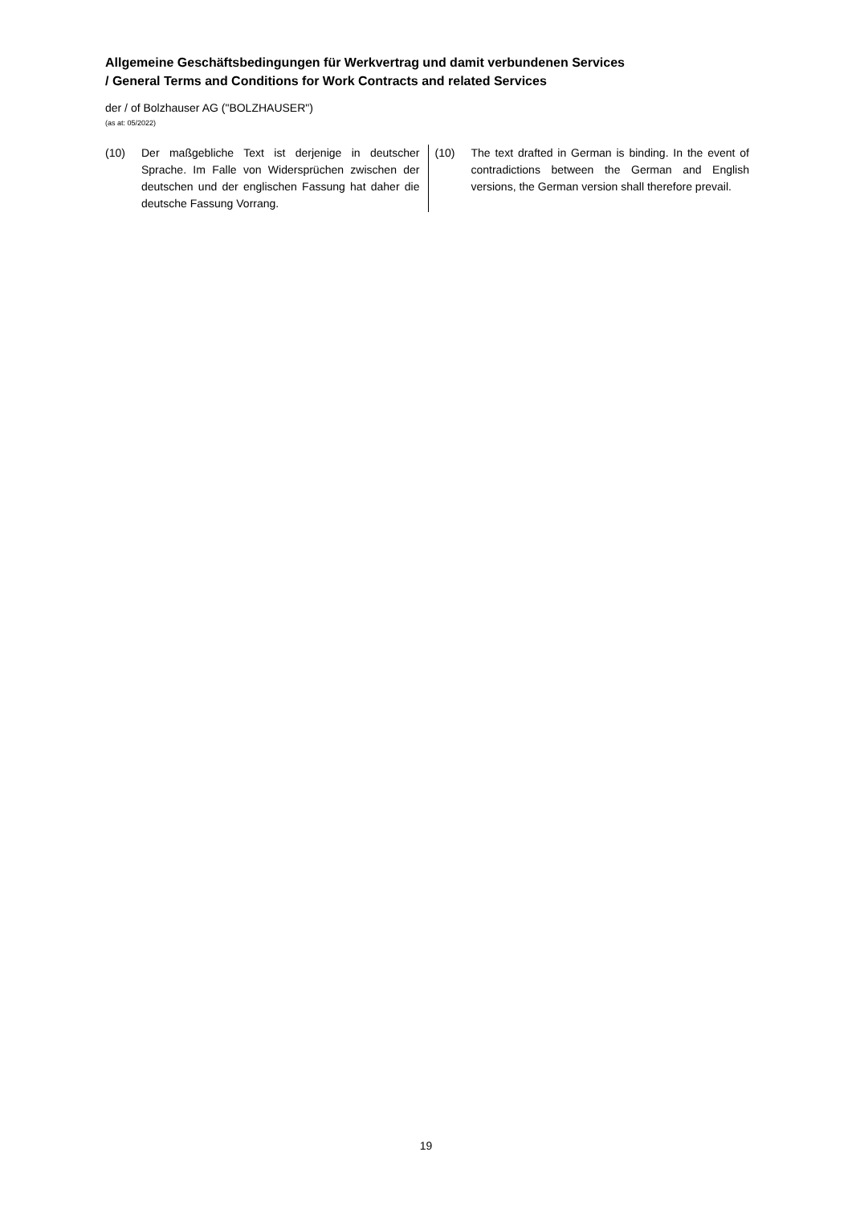Allgemeine Geschäftsbedingungen für Werkvertrag und damit verbundenen Services
/ General Terms and Conditions for Work Contracts and related Services
der / of Bolzhauser AG ("BOLZHAUSER")
(as at: 05/2022)
(10) Der maßgebliche Text ist derjenige in deutscher Sprache. Im Falle von Widersprüchen zwischen der deutschen und der englischen Fassung hat daher die deutsche Fassung Vorrang.
(10) The text drafted in German is binding. In the event of contradictions between the German and English versions, the German version shall therefore prevail.
19